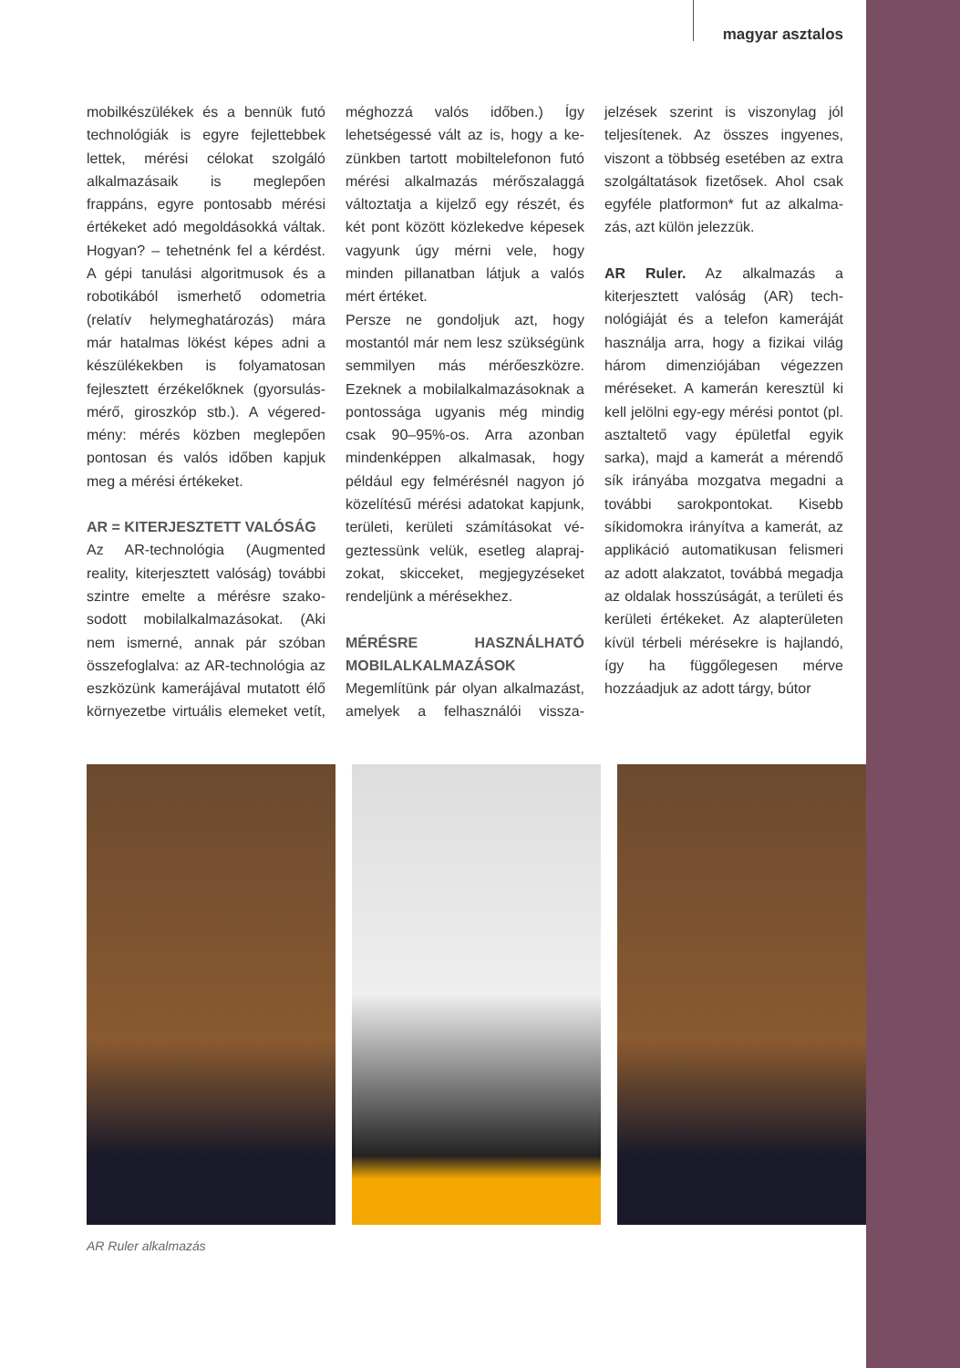magyar asztalos
mobilkészülékek és a bennük futó technológiák is egyre fejlettebbek lettek, mérési célokat szolgáló alkalmazásaik is meglepően frappáns, egyre pontosabb mérési értékeket adó megoldásokká váltak. Hogyan? – tehetnénk fel a kérdést. A gépi tanulási algoritmusok és a robotikából ismerhető odometria (relatív helymeghatározás) mára már hatalmas lökést képes adni a készülékekben is folyamatosan fejlesztett érzékelőknek (gyorsulás­mérő, giroszkóp stb.). A végered­mény: mérés közben meglepően pontosan és valós időben kapjuk meg a mérési értékeket.
AR = KITERJESZTETT VALÓSÁG
Az AR-technológia (Augmented reality, kiterjesztett valóság) további szintre emelte a mérésre szako­sodott mobilalkalmazásokat. (Aki nem ismerné, annak pár szóban összefoglalva: az AR-technológia az eszközünk kamerájával mutatott élő környezetbe virtuális elemeket vetít, méghozzá valós időben.) Így lehetségessé vált az is, hogy a ke­zünkben tartott mobiltelefonon futó mérési alkalmazás mérőszalaggá változtatja a kijelző egy részét, és két pont között közlekedve képe­sek vagyunk úgy mérni vele, hogy minden pillanatban látjuk a valós mért értéket.
Persze ne gondoljuk azt, hogy mostantól már nem lesz szükségünk semmilyen más mérőeszközre. Ezeknek a mobilalkalmazásoknak a pontossága ugyanis még mindig csak 90–95%-os. Arra azonban mindenképpen alkalmasak, hogy például egy felmérésnél nagyon jó közelítésű mérési adatokat kapjunk, területi, kerületi számításokat vé­geztessünk velük, esetleg alapraj­zokat, skicceket, megjegyzéseket rendeljünk a mérésekhez.
MÉRÉSRE HASZNÁLHATÓ MOBILALKALMAZÁSOK
Megemlítünk pár olyan alkalmazást, amelyek a felhasználói vissza­jelzések szerint is viszonylag jól teljesítenek. Az összes ingyenes, viszont a többség esetében az extra szolgáltatások fizetősek. Ahol csak egyféle platformon* fut az alkalma­zás, azt külön jelezzük.
AR Ruler. Az alkalmazás a kiterjesztett valóság (AR) tech­nológiáját és a telefon kameráját használja arra, hogy a fizikai világ három dimenziójában vé­gezzen méréseket. A kamerán keresztül ki kell jelölni egy-egy mérési pontot (pl. asztaltető vagy épületfal egyik sarka), majd a kamerát a mérendő sík irányába mozgatva megadni a további sa­rokpontokat. Kisebb síkidomokra irányítva a kamerát, az applikáció automatikusan felismeri az adott alakzatot, továbbá megadja az oldalak hosszúságát, a területi és kerületi értékeket. Az alapterületen kívül térbeli mérésekre is hajlan­dó, így ha függőlegesen mérve hozzáadjuk az adott tárgy, bútor
AR Ruler alkalmazás